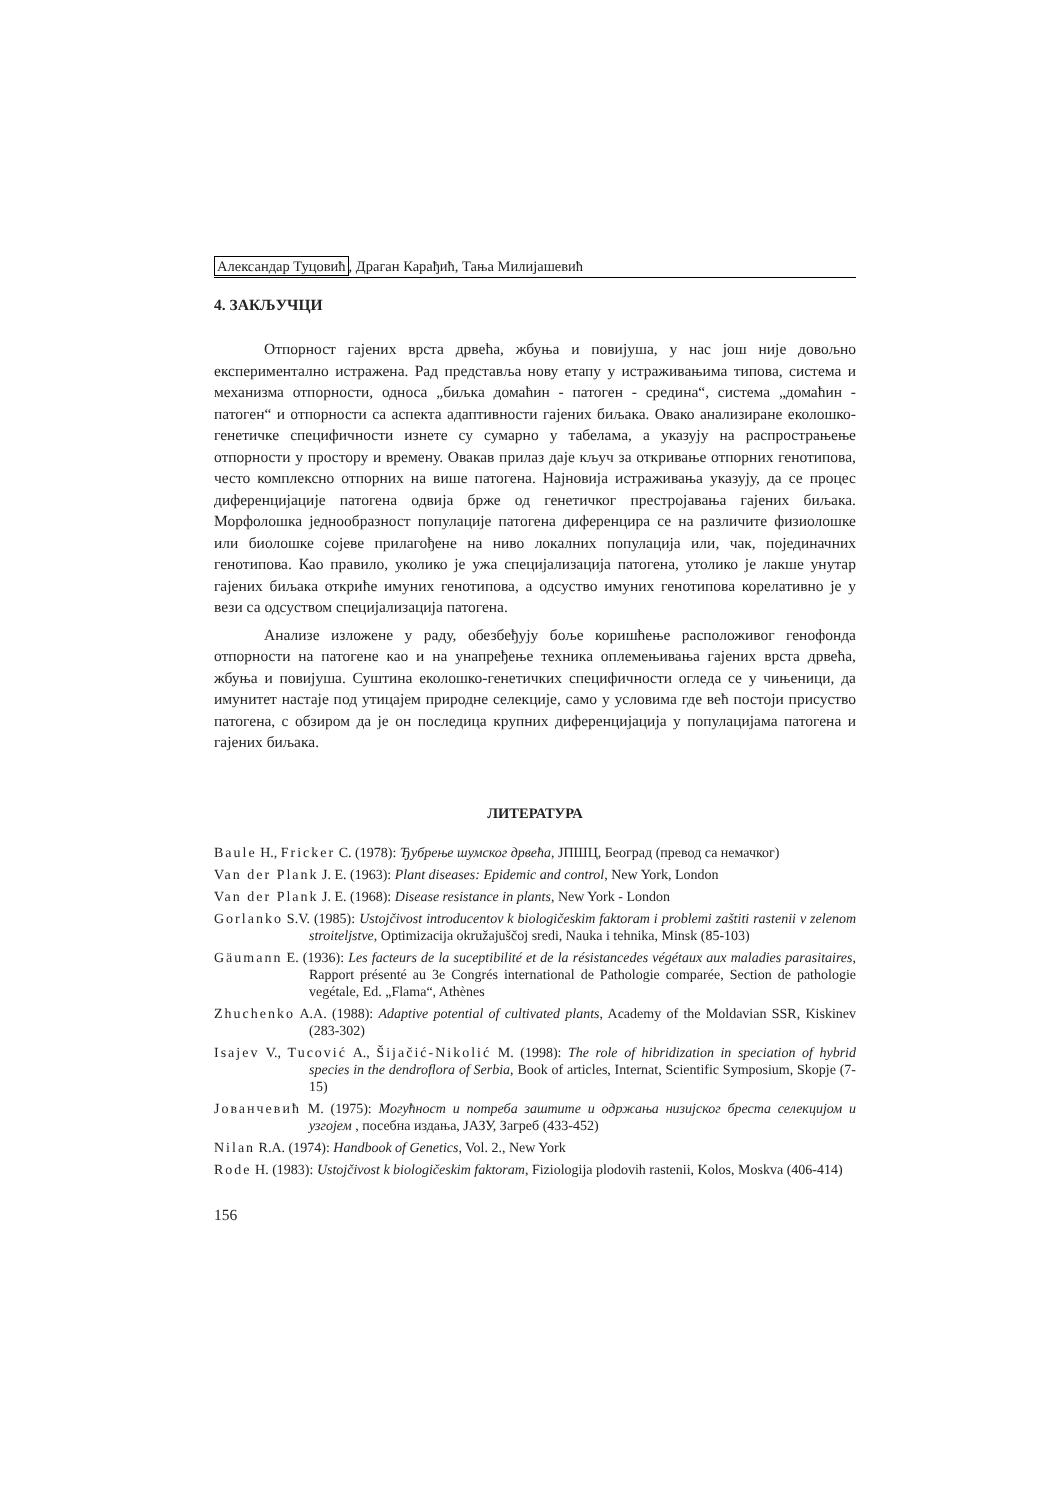Александар Туцовић, Драган Карађић, Тања Милијашевић
4. ЗАКЉУЧЦИ
Отпорност гајених врста дрвећа, жбуња и повијуша, у нас још није довољно експериментално истражена. Рад представља нову етапу у истраживањима типова, система и механизма отпорности, односа „биљка домаћин - патоген - средина“, система „домаћин - патоген“ и отпорности са аспекта адаптивности гајених биљака. Овако анализиране еколошко-генетичке специфичности изнете су сумарно у табелама, а указују на распрострањење отпорности у простору и времену. Овакав прилаз даје кључ за откривање отпорних генотипова, често комплексно отпорних на више патогена. Најновија истраживања указују, да се процес диференцијације патогена одвија брже од генетичког престројавања гајених биљака. Морфолошка једнообразност популације патогена диференцира се на различите физиолошке или биолошке сојеве прилагођене на ниво локалних популација или, чак, појединачних генотипова. Као правило, уколико је ужа специјализација патогена, утолико је лакше унутар гајених биљака откриће имуних генотипова, а одсуство имуних генотипова корелативно је у вези са одсуством специјализација патогена.
Анализе изложене у раду, обезбеђују боље коришћење расположивог генофонда отпорности на патогене као и на унапређење техника оплемењивања гајених врста дрвећа, жбуња и повијуша. Суштина еколошко-генетичких специфичности огледа се у чињеници, да имунитет настаје под утицајем природне селекције, само у условима где већ постоји присуство патогена, с обзиром да је он последица крупних диференцијација у популацијама патогена и гајених биљака.
ЛИТЕРАТУРА
Baule H., Fricker C. (1978): Ђубрење шумског дрвећа, ЈПШЦ, Београд (превод са немачког)
Van der Plank J. E. (1963): Plant diseases: Epidemic and control, New York, London
Van der Plank J. E. (1968): Disease resistance in plants, New York - London
Gorlanko S.V. (1985): Ustojčivost introducentov k biologičeskim faktoram i problemi zaštiti rastenii v zelenom stroiteljstve, Optimizacija okružajuščoj sredi, Nauka i tehnika, Minsk (85-103)
Gäumann E. (1936): Les facteurs de la suceptibilité et de la résistancedes végétaux aux maladies parasitaires, Rapport présenté au 3e Congrés international de Pathologie comparée, Section de pathologie vegétale, Ed. „Flama“, Athènes
Zhuchenko A.A. (1988): Adaptive potential of cultivated plants, Academy of the Moldavian SSR, Kiskinev (283-302)
Isajev V., Tucović A., Šijačić-Nikolić M. (1998): The role of hibridization in speciation of hybrid species in the dendroflora of Serbia, Book of articles, Internat, Scientific Symposium, Skopje (7-15)
Јованчевић М. (1975): Могућност и потреба заштите и одржања низијског бреста селекцијом и узгојем , посебна издања, ЈАЗУ, Загреб (433-452)
Nilan R.A. (1974): Handbook of Genetics, Vol. 2., New York
Rode H. (1983): Ustojčivost k biologičeskim faktoram, Fiziologija plodovih rastenii, Kolos, Moskva (406-414)
156